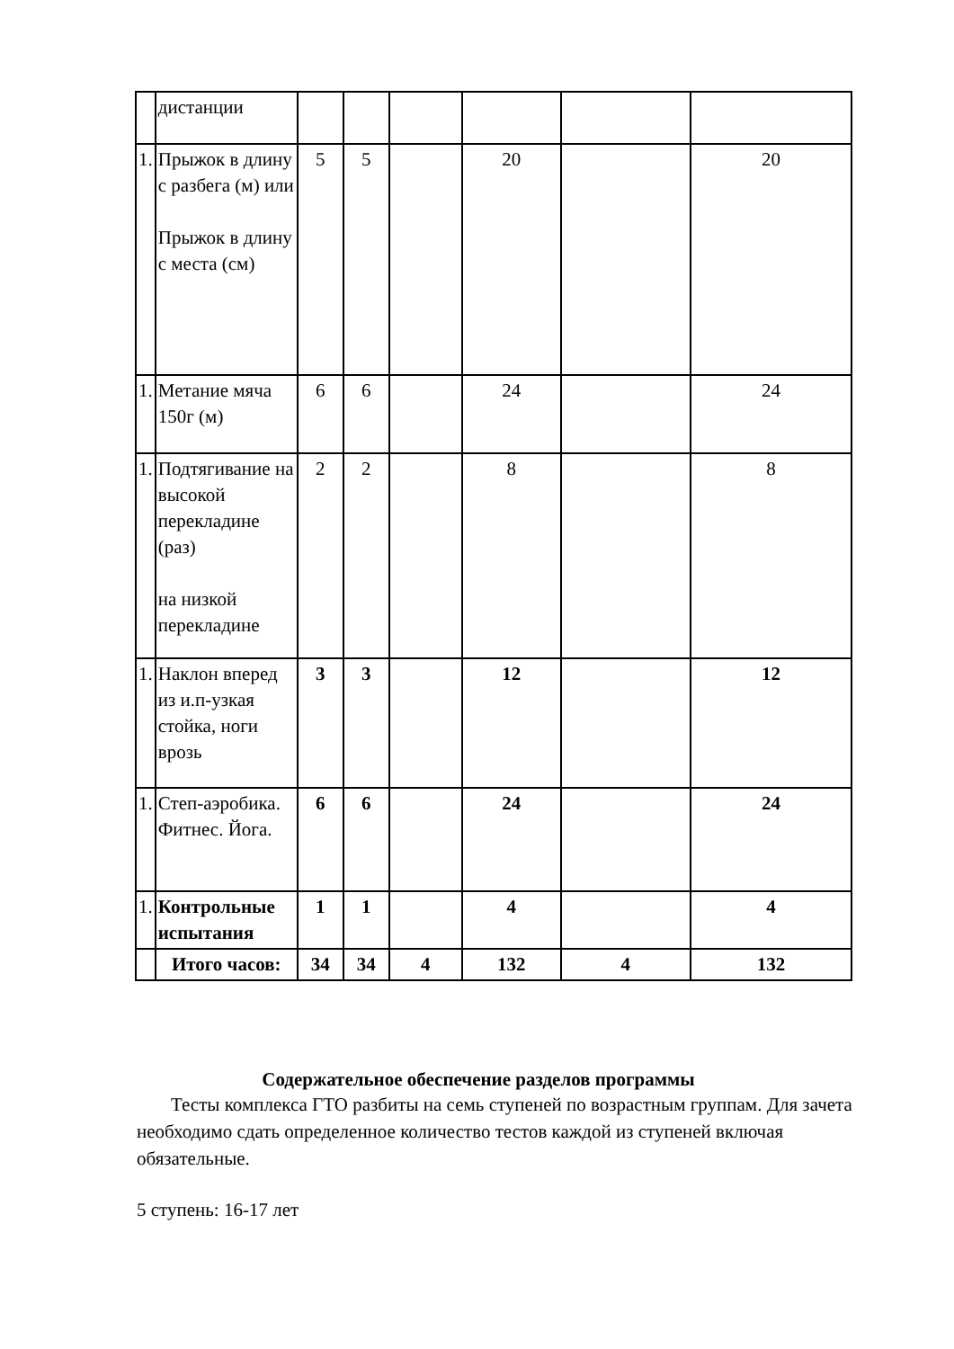| | дистанции | | | | | | |
| 1. | Прыжок в длину с разбега (м) или Прыжок в длину с места (см) | 5 | 5 | | 20 | | 20 |
| 1. | Метание мяча 150г (м) | 6 | 6 | | 24 | | 24 |
| 1. | Подтягивание на высокой перекладине (раз) на низкой перекладине | 2 | 2 | | 8 | | 8 |
| 1. | Наклон вперед из и.п-узкая стойка, ноги врозь | 3 | 3 | | 12 | | 12 |
| 1. | Степ-аэробика. Фитнес. Йога. | 6 | 6 | | 24 | | 24 |
| 1. | Контрольные испытания | 1 | 1 | | 4 | | 4 |
| | Итого часов: | 34 | 34 | 4 | 132 | 4 | 132 |
Содержательное обеспечение разделов программы
Тесты комплекса ГТО разбиты на семь ступеней по возрастным группам. Для зачета необходимо сдать определенное количество тестов каждой из ступеней включая обязательные.
5 ступень: 16-17 лет